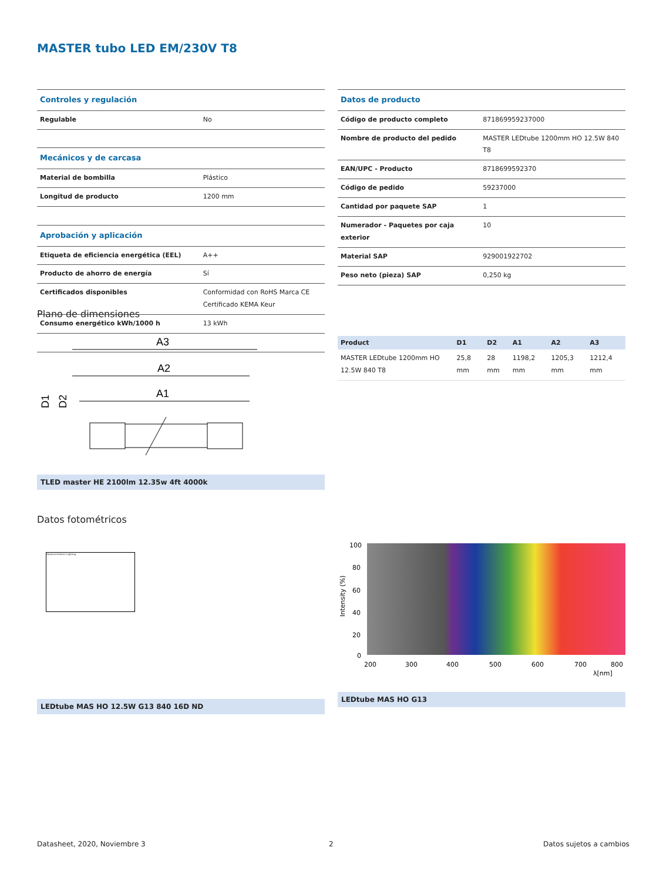MASTER tubo LED EM/230V T8
| Controles y regulación | |
| Regulable | No |
| Mecánicos y de carcasa | |
| Material de bombilla | Plástico |
| Longitud de producto | 1200 mm |
| Aprobación y aplicación | |
| Etiqueta de eficiencia energética (EEL) | A++ |
| Producto de ahorro de energía | Sí |
| Certificados disponibles | Conformidad con RoHS Marca CE Certificado KEMA Keur |
| Consumo energético kWh/1000 h | 13 kWh |
| Datos de producto | |
| Código de producto completo | 871869959237000 |
| Nombre de producto del pedido | MASTER LEDtube 1200mm HO 12.5W 840 T8 |
| EAN/UPC - Producto | 8718699592370 |
| Código de pedido | 59237000 |
| Cantidad por paquete SAP | 1 |
| Numerador - Paquetes por caja exterior | 10 |
| Material SAP | 929001922702 |
| Peso neto (pieza) SAP | 0,250 kg |
Plano de dimensiones
A3
A2
A1
D1
D2
TLED master HE 2100lm 12.35w 4ft 4000k
| Product | D1 | D2 | A1 | A2 | A3 |
| --- | --- | --- | --- | --- | --- |
| MASTER LEDtube 1200mm HO 12.5W 840 T8 | 25,8 mm | 28 mm | 1198,2 mm | 1205,3 mm | 1212,4 mm |
Datos fotométricos
General Uniform Lighting
LEDtube MAS HO 12.5W G13 840 16D ND
100
80
60
40
20
0
200
300
400
500
600
700
800
λ[nm]
Intensity (%)
LEDtube MAS HO G13
Datasheet, 2020, Noviembre 3 2 Datos sujetos a cambios